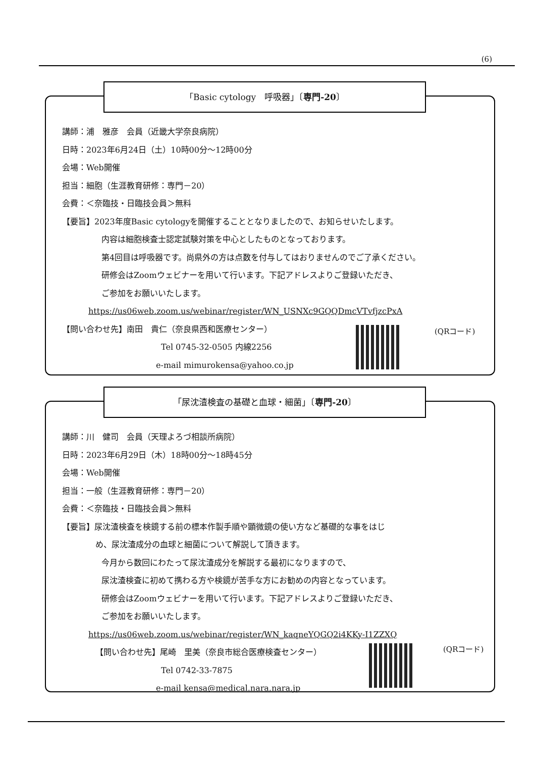(6)
講師：浦　雅彦　会員（近畿大学奈良病院）
日時：2023年6月24日（土）10時00分～12時00分
会場：Web開催
担当：細胞（生涯教育研修：専門－20）
会費：＜奈臨技・日臨技会員＞無料
【要旨】2023年度Basic cytologyを開催することとなりましたので、お知らせいたします。
内容は細胞検査士認定試験対策を中心としたものとなっております。
第4回目は呼吸器です。尚県外の方は点数を付与してはおりませんのでご了承ください。
研修会はZoomウェビナーを用いて行います。下記アドレスよりご登録いただき、
ご参加をお願いいたします。
https://us06web.zoom.us/webinar/register/WN_USNXc9GQQDmcVTvfjzcPxA
【問い合わせ先】南田　貴仁（奈良県西和医療センター）
Tel 0745-32-0505 内線2256
e-mail mimurokensa@yahoo.co.jp
(QRコード)
「Basic cytology　呼吸器」〔専門-20〕
講師：川　健司　会員（天理よろづ相談所病院）
日時：2023年6月29日（木）18時00分～18時45分
会場：Web開催
担当：一般（生涯教育研修：専門－20）
会費：＜奈臨技・日臨技会員＞無料
【要旨】尿沈渣検査を検鏡する前の標本作製手順や顕微鏡の使い方など基礎的な事をはじ
め、尿沈渣成分の血球と細菌について解説して頂きます。
今月から数回にわたって尿沈渣成分を解説する最初になりますので、
尿沈渣検査に初めて携わる方や検鏡が苦手な方にお勧めの内容となっています。
研修会はZoomウェビナーを用いて行います。下記アドレスよりご登録いただき、
ご参加をお願いいたします。
https://us06web.zoom.us/webinar/register/WN_kaqneYQGQ2i4KKy-I1ZZXQ
【問い合わせ先】尾崎　里美（奈良市総合医療検査センター）
Tel 0742-33-7875
e-mail kensa@medical.nara.nara.jp
(QRコード)
「尿沈渣検査の基礎と血球・細菌」〔専門-20〕